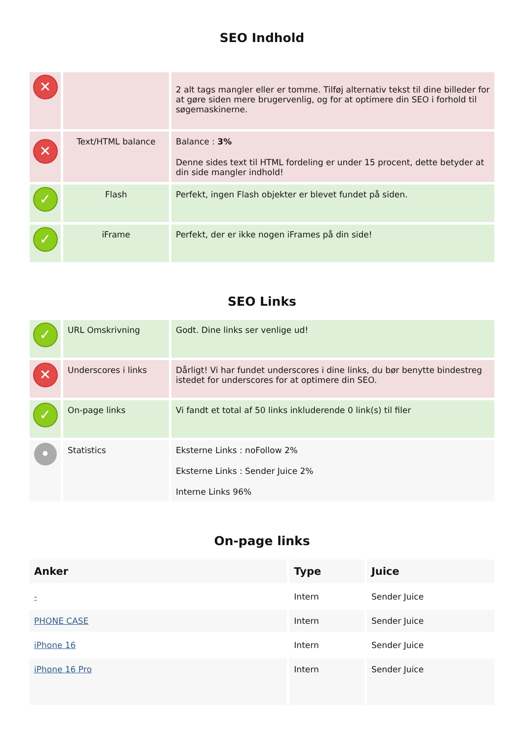SEO Indhold
| ✕ | | 2 alt tags mangler eller er tomme. Tilføj alternativ tekst til dine billeder for at gøre siden mere brugervenlig, og for at optimere din SEO i forhold til søgemaskinerne. |
| ✕ | Text/HTML balance | Balance : 3% Denne sides text til HTML fordeling er under 15 procent, dette betyder at din side mangler indhold! |
| ✓ | Flash | Perfekt, ingen Flash objekter er blevet fundet på siden. |
| ✓ | iFrame | Perfekt, der er ikke nogen iFrames på din side! |
SEO Links
| ✓ | URL Omskrivning | Godt. Dine links ser venlige ud! |
| ✕ | Underscores i links | Dårligt! Vi har fundet underscores i dine links, du bør benytte bindestreg istedet for underscores for at optimere din SEO. |
| ✓ | On-page links | Vi fandt et total af 50 links inkluderende 0 link(s) til filer |
| • | Statistics | Eksterne Links : noFollow 2% Eksterne Links : Sender Juice 2% Interne Links 96% |
On-page links
| Anker | Type | Juice |
| --- | --- | --- |
| - | Intern | Sender Juice |
| PHONE CASE | Intern | Sender Juice |
| iPhone 16 | Intern | Sender Juice |
| iPhone 16 Pro | Intern | Sender Juice |